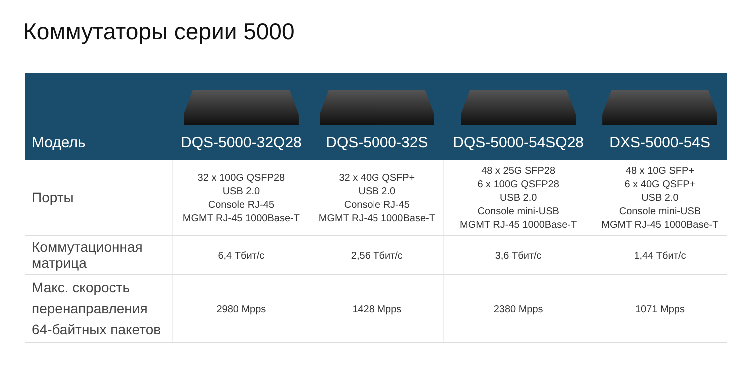Коммутаторы серии 5000
| Модель | DQS-5000-32Q28 | DQS-5000-32S | DQS-5000-54SQ28 | DXS-5000-54S |
| --- | --- | --- | --- | --- |
| Порты | 32 x 100G QSFP28 USB 2.0 Console RJ-45 MGMT RJ-45 1000Base-T | 32 x 40G QSFP+ USB 2.0 Console RJ-45 MGMT RJ-45 1000Base-T | 48 x 25G SFP28 6 x 100G QSFP28 USB 2.0 Console mini-USB MGMT RJ-45 1000Base-T | 48 x 10G SFP+ 6 x 40G QSFP+ USB 2.0 Console mini-USB MGMT RJ-45 1000Base-T |
| Коммутационная матрица | 6,4 Тбит/с | 2,56 Тбит/с | 3,6 Тбит/с | 1,44 Тбит/с |
| Макс. скорость перенаправления 64-байтных пакетов | 2980 Mpps | 1428 Mpps | 2380 Mpps | 1071 Mpps |